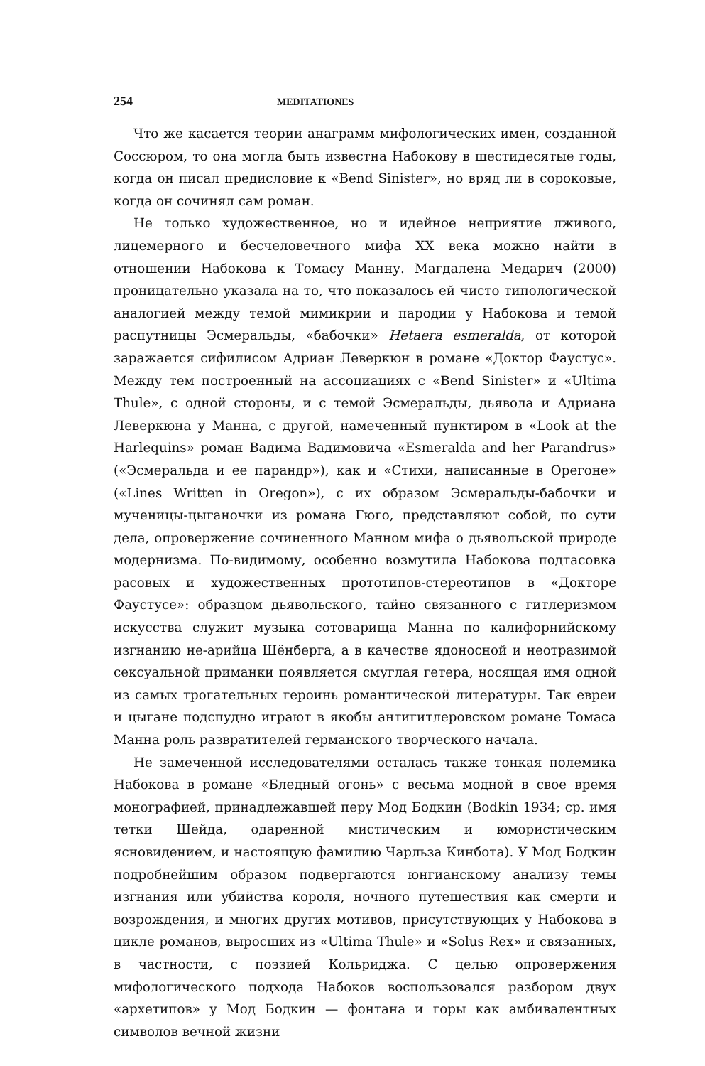254 MEDITATIONES
Что же касается теории анаграмм мифологических имен, созданной Соссюром, то она могла быть известна Набокову в шестидесятые годы, когда он писал предисловие к «Bend Sinister», но вряд ли в сороковые, когда он сочинял сам роман.
Не только художественное, но и идейное неприятие лживого, лицемерного и бесчеловечного мифа XX века можно найти в отношении Набокова к Томасу Манну. Магдалена Медарич (2000) проницательно указала на то, что показалось ей чисто типологической аналогией между темой мимикрии и пародии у Набокова и темой распутницы Эсмеральды, «бабочки» Hetaera esmeralda, от которой заражается сифилисом Адриан Леверкюн в романе «Доктор Фаустус». Между тем построенный на ассоциациях с «Bend Sinister» и «Ultima Thule», с одной стороны, и с темой Эсмеральды, дьявола и Адриана Леверкюна у Манна, с другой, намеченный пунктиром в «Look at the Harlequins» роман Вадима Вадимовича «Esmeralda and her Parandrus» («Эсмеральда и ее парандр»), как и «Стихи, написанные в Орегоне» («Lines Written in Oregon»), с их образом Эсмеральды-бабочки и мученицы-цыганочки из романа Гюго, представляют собой, по сути дела, опровержение сочиненного Манном мифа о дьявольской природе модернизма. По-видимому, особенно возмутила Набокова подтасовка расовых и художественных прототипов-стереотипов в «Докторе Фаустусе»: образцом дьявольского, тайно связанного с гитлеризмом искусства служит музыка сотоварища Манна по калифорнийскому изгнанию не-арийца Шёнберга, а в качестве ядоносной и неотразимой сексуальной приманки появляется смуглая гетера, носящая имя одной из самых трогательных героинь романтической литературы. Так евреи и цыгане подспудно играют в якобы антигитлеровском романе Томаса Манна роль развратителей германского творческого начала.
Не замеченной исследователями осталась также тонкая полемика Набокова в романе «Бледный огонь» с весьма модной в свое время монографией, принадлежавшей перу Мод Бодкин (Bodkin 1934; ср. имя тетки Шейда, одаренной мистическим и юмористическим ясновидением, и настоящую фамилию Чарльза Кинбота). У Мод Бодкин подробнейшим образом подвергаются юнгианскому анализу темы изгнания или убийства короля, ночного путешествия как смерти и возрождения, и многих других мотивов, присутствующих у Набокова в цикле романов, выросших из «Ultima Thule» и «Solus Rex» и связанных, в частности, с поэзией Кольриджа. С целью опровержения мифологического подхода Набоков воспользовался разбором двух «архетипов» у Мод Бодкин — фонтана и горы как амбивалентных символов вечной жизни